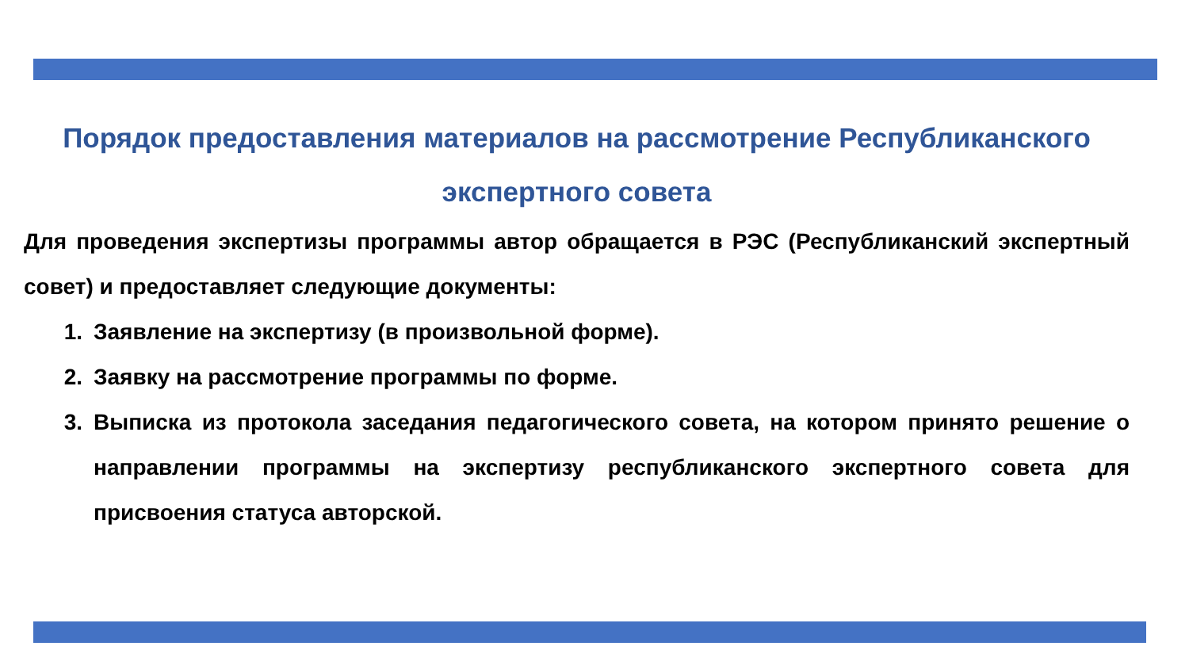Порядок предоставления материалов на рассмотрение Республиканского экспертного совета
Для проведения экспертизы программы автор обращается в РЭС (Республиканский экспертный совет) и предоставляет следующие документы:
1. Заявление на экспертизу (в произвольной форме).
2. Заявку на рассмотрение программы по форме.
3. Выписка из протокола заседания педагогического совета, на котором принято решение о направлении программы на экспертизу республиканского экспертного совета для присвоения статуса авторской.